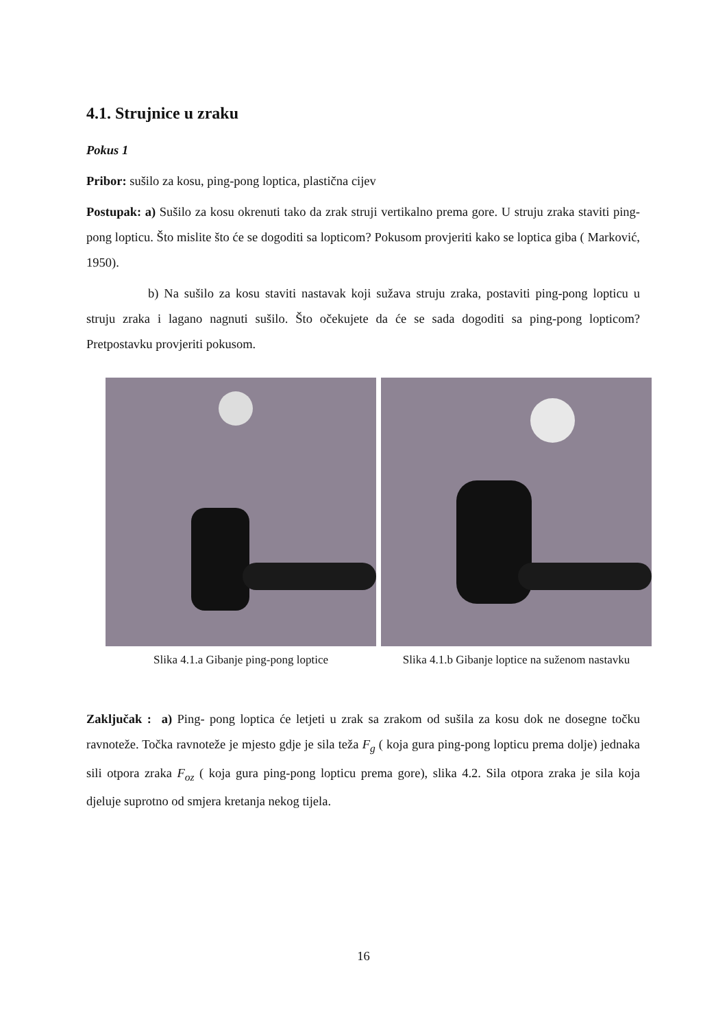4.1. Strujnice u zraku
Pokus 1
Pribor: sušilo za kosu, ping-pong loptica, plastična cijev
Postupak: a) Sušilo za kosu okrenuti tako da zrak struji vertikalno prema gore. U struju zraka staviti ping-pong lopticu. Što mislite što će se dogoditi sa lopticom? Pokusom provjeriti kako se loptica giba ( Marković, 1950).
b) Na sušilo za kosu staviti nastavak koji sužava struju zraka, postaviti ping-pong lopticu u struju zraka i lagano nagnuti sušilo. Što očekujete da će se sada dogoditi sa ping-pong lopticom? Pretpostavku provjeriti pokusom.
Slika 4.1.a Gibanje ping-pong loptice
Slika 4.1.b Gibanje loptice na suženom nastavku
Zaključak : a) Ping- pong loptica će letjeti u zrak sa zrakom od sušila za kosu dok ne dosegne točku ravnoteže. Točka ravnoteže je mjesto gdje je sila teža F<sub>g</sub> ( koja gura ping-pong lopticu prema dolje) jednaka sili otpora zraka F<sub>oz</sub> ( koja gura ping-pong lopticu prema gore), slika 4.2. Sila otpora zraka je sila koja djeluje suprotno od smjera kretanja nekog tijela.
16